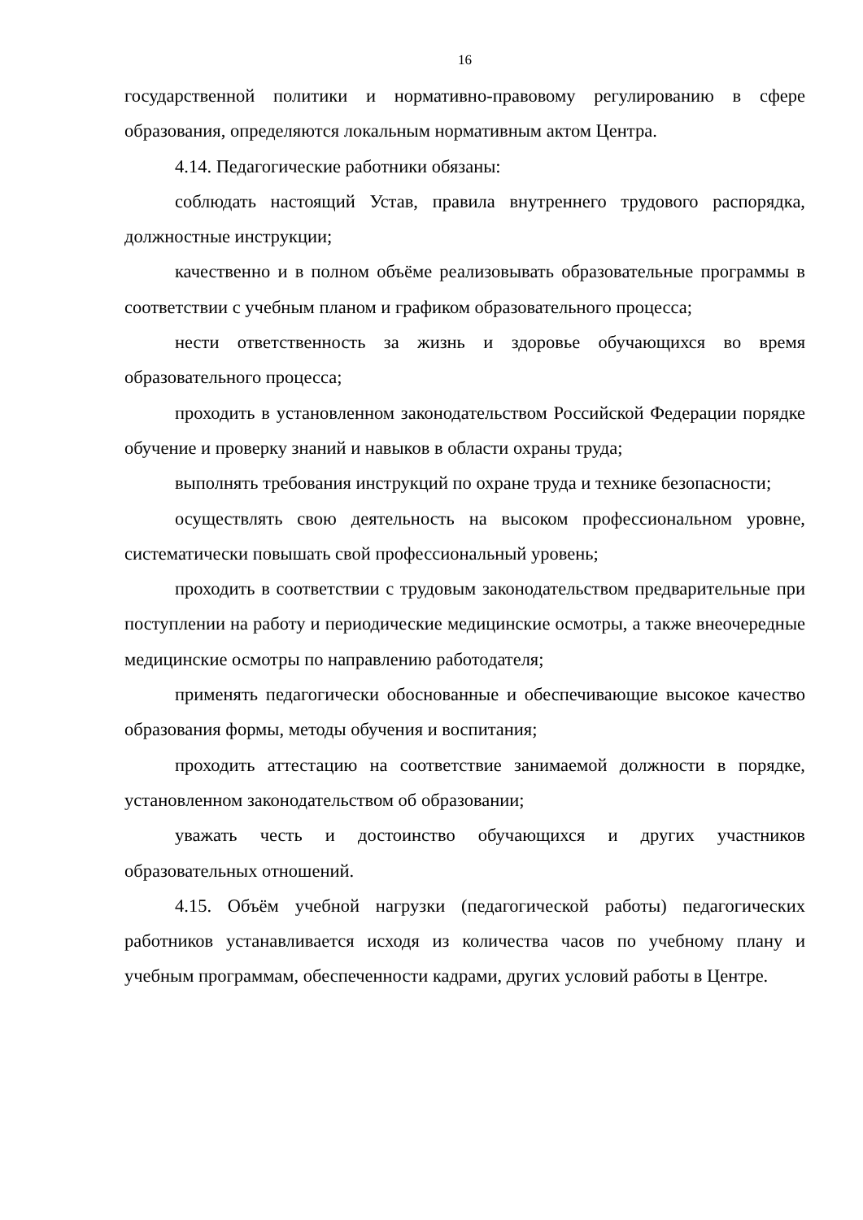16
государственной политики и нормативно-правовому регулированию в сфере образования, определяются локальным нормативным актом Центра.
4.14. Педагогические работники обязаны:
соблюдать настоящий Устав, правила внутреннего трудового распорядка, должностные инструкции;
качественно и в полном объёме реализовывать образовательные программы в соответствии с учебным планом и графиком образовательного процесса;
нести ответственность за жизнь и здоровье обучающихся во время образовательного процесса;
проходить в установленном законодательством Российской Федерации порядке обучение и проверку знаний и навыков в области охраны труда;
выполнять требования инструкций по охране труда и технике безопасности;
осуществлять свою деятельность на высоком профессиональном уровне, систематически повышать свой профессиональный уровень;
проходить в соответствии с трудовым законодательством предварительные при поступлении на работу и периодические медицинские осмотры, а также внеочередные медицинские осмотры по направлению работодателя;
применять педагогически обоснованные и обеспечивающие высокое качество образования формы, методы обучения и воспитания;
проходить аттестацию на соответствие занимаемой должности в порядке, установленном законодательством об образовании;
уважать честь и достоинство обучающихся и других участников образовательных отношений.
4.15. Объём учебной нагрузки (педагогической работы) педагогических работников устанавливается исходя из количества часов по учебному плану и учебным программам, обеспеченности кадрами, других условий работы в Центре.